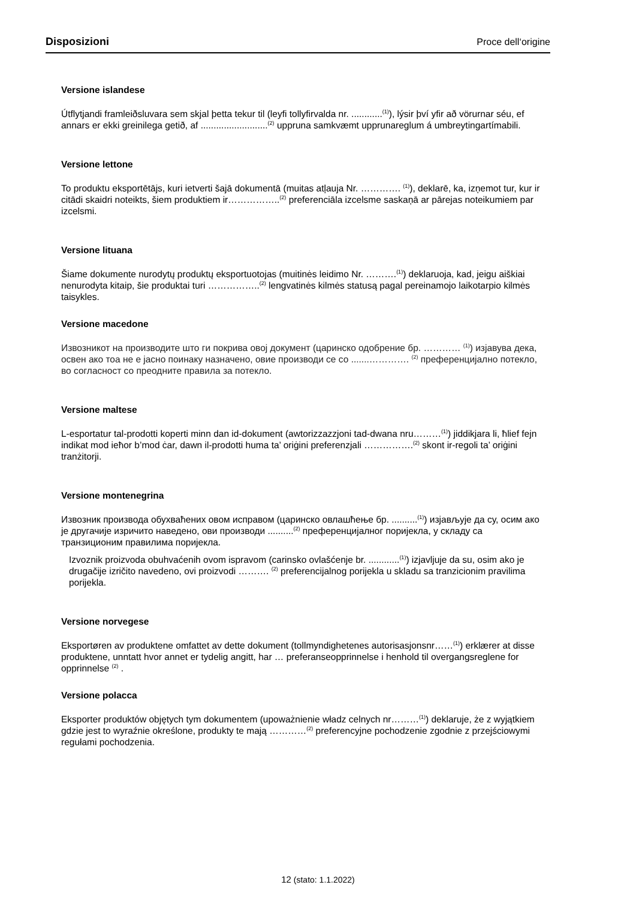Disposizioni Proce dell‘origine
Versione islandese
Útflytjandi framleiðsluvara sem skjal þetta tekur til (leyfi tollyfirvalda nr. ............<sup>(1)</sup>), lýsir því yfir að vörurnar séu, ef annars er ekki greinilega getið, af ..........................<sup>(2)</sup> uppruna samkvæmt upprunareglum á umbreytingartímabili.
Versione lettone
To produktu eksportētājs, kuri ietverti šajā dokumentā (muitas atļauja Nr. …………. <sup>(1)</sup>), deklarē, ka, izņemot tur, kur ir citādi skaidri noteikts, šiem produktiem ir……………..<sup>(2)</sup> preferenciāla izcelsme saskaņā ar pārejas noteikumiem par izcelsmi.
Versione lituana
Šiame dokumente nurodytų produktų eksportuotojas (muitinės leidimo Nr. ……….<sup>(1)</sup>) deklaruoja, kad, jeigu aiškiai nenurodyta kitaip, šie produktai turi ……………..<sup>(2)</sup> lengvatinės kilmės statusą pagal pereinamojo laikotarpio kilmės taisykles.
Versione macedone
Извозникот на производите што ги покрива овој документ (царинско одобрение бр. ………… <sup>(1)</sup>) изјавува дека, освен ако тоа не е јасно поинаку назначено, овие производи се со .......…………. <sup>(2)</sup> преференцијално потекло, во согласност со преодните правила за потекло.
Versione maltese
L-esportatur tal-prodotti koperti minn dan id-dokument (awtorizzazzjoni tad-dwana nru………<sup>(1)</sup>) jiddikjara li, ħlief fejn indikat mod ieħor b’mod ċar, dawn il-prodotti huma ta’ oriġini preferenzjali …………….<sup>(2)</sup> skont ir-regoli ta’ oriġini tranżitorji.
Versione montenegrina
Извозник производа обухваћених овом исправом (царинско овлашћење бр. ..........<sup>(1)</sup>) изјављује да су, осим ако је другачије изричито наведено, ови производи ..........<sup>(2)</sup> преференцијалног поријекла, у складу са транзиционим правилима поријекла.
Izvoznik proizvoda obuhvaćenih ovom ispravom (carinsko ovlašćenje br. ............<sup>(1)</sup>) izjavljuje da su, osim ako je drugačije izričito navedeno, ovi proizvodi ………. <sup>(2)</sup> preferencijalnog porijekla u skladu sa tranzicionim pravilima porijekla.
Versione norvegese
Eksportøren av produktene omfattet av dette dokument (tollmyndighetenes autorisasjonsnr……<sup>(1)</sup>) erklærer at disse produktene, unntatt hvor annet er tydelig angitt, har … preferanseopprinnelse i henhold til overgangsreglene for opprinnelse <sup>(2)</sup> .
Versione polacca
Eksporter produktów objętych tym dokumentem (upoważnienie władz celnych nr………<sup>(1)</sup>) deklaruje, że z wyjątkiem gdzie jest to wyraźnie określone, produkty te mają …………<sup>(2)</sup> preferencyjne pochodzenie zgodnie z przejściowymi regułami pochodzenia.
12 (stato: 1.1.2022)